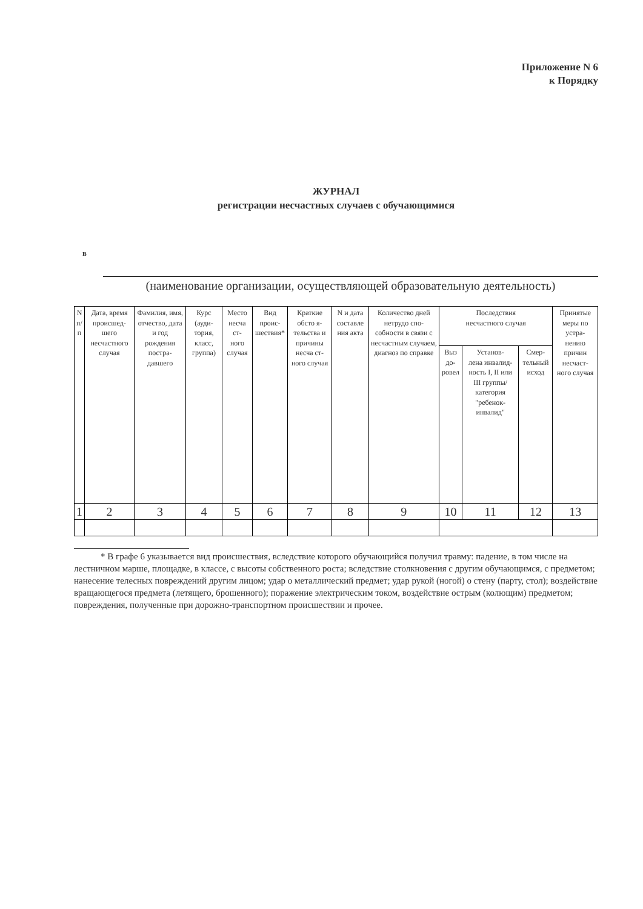Приложение N 6
к Порядку
ЖУРНАЛ
регистрации несчастных случаев с обучающимися
в
(наименование организации, осуществляющей образовательную деятельность)
| N п/ п | Дата, время происшед- шего несчастного случая | Фамилия, имя, отчество, дата и год рождения постра- давшего | Курс (ауди- тория, класс, группа) | Место несча ст- ного случая | Вид проис- шествия* | Краткие обсто я- тельства и причины несча ст- ного случая | N и дата составле ния акта | Количество дней нетрудо спо- собности в связи с несчастным случаем, диагноз по справке | Последствия несчастного случая | | | Принятые меры по устра- нению причин несчаст- ного случая |
| --- | --- | --- | --- | --- | --- | --- | --- | --- | --- | --- | --- | --- |
| | | | | | | | | | Выз до- ровел | Установ- лена инвалид- ность I, II или III группы/ категория "ребенок- инвалид" | Смер- тельный исход | |
| 1 | 2 | 3 | 4 | 5 | 6 | 7 | 8 | 9 | 10 | 11 | 12 | 13 |
* В графе 6 указывается вид происшествия, вследствие которого обучающийся получил травму: падение, в том числе на лестничном марше, площадке, в классе, с высоты собственного роста; вследствие столкновения с другим обучающимся, с предметом; нанесение телесных повреждений другим лицом; удар о металлический предмет; удар рукой (ногой) о стену (парту, стол); воздействие вращающегося предмета (летящего, брошенного); поражение электрическим током, воздействие острым (колющим) предметом; повреждения, полученные при дорожно-транспортном происшествии и прочее.